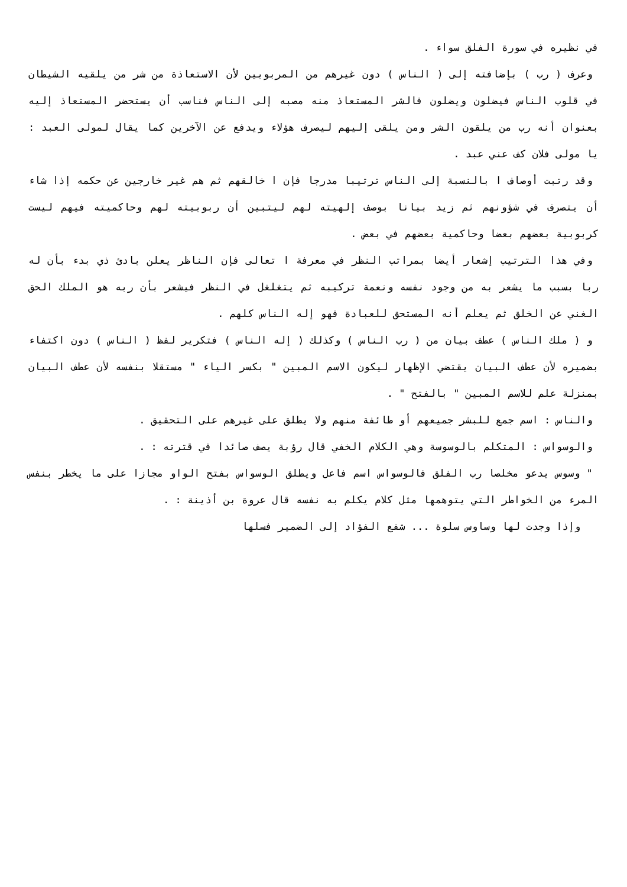في نظيره في سورة الفلق سواء .
وعرف ( رب ) بإضافته إلى ( الناس ) دون غيرهم من المربوبين لأن الاستعاذة من شر من يلقيه الشيطان في قلوب الناس فيضلون ويضلون فالشر المستعاذ منه مصبه إلى الناس فناسب أن يستحضر المستعاذ إليه بعنوان أنه رب من يلقون الشر ومن يلقى إليهم ليصرف هؤلاء ويدفع عن الآخرين كما يقال لمولى العبد : يا مولى فلان كف عني عبد .
وقد رتبت أوصاف ا بالنسبة إلى الناس ترتيبا مدرجا فإن ا خالقهم ثم هم غير خارجين عن حكمه إذا شاء أن يتصرف في شؤونهم ثم زيد بيانا بوصف إلهيته لهم ليتبين أن ربوبيته لهم وحاكميته فيهم ليست كربوبية بعضهم بعضا وحاكمية بعضهم في بعض .
وفي هذا الترتيب إشعار أيضا بمراتب النظر في معرفة ا تعالى فإن الناظر يعلن بادئ ذي بدء بأن له ربا بسبب ما يشعر به من وجود نفسه ونعمة تركيبه ثم يتغلغل في النظر فيشعر بأن ربه هو الملك الحق الغني عن الخلق ثم يعلم أنه المستحق للعبادة فهو إله الناس كلهم .
و ( ملك الناس ) عطف بيان من ( رب الناس ) وكذلك ( إله الناس ) فتكرير لفظ ( الناس ) دون اكتفاء بضميره لأن عطف البيان يقتضي الإظهار ليكون الاسم المبين " بكسر الياء " مستقلا بنفسه لأن عطف البيان بمنزلة علم للاسم المبين " بالفتح " .
والناس : اسم جمع للبشر جميعهم أو طائفة منهم ولا يطلق على غيرهم على التحقيق .
والوسواس : المتكلم بالوسوسة وهي الكلام الخفي قال رؤبة يصف صائدا في قترته : .
" وسوس يدعو مخلصا رب الفلق فالوسواس اسم فاعل ويطلق الوسواس بفتح الواو مجازا على ما يخطر بنفس المرء من الخواطر التي يتوهمها مثل كلام يكلم به نفسه قال عروة بن أذينة : .
وإذا وجدت لها وساوس سلوة ... شفع الفؤاد إلى الضمير فسلها